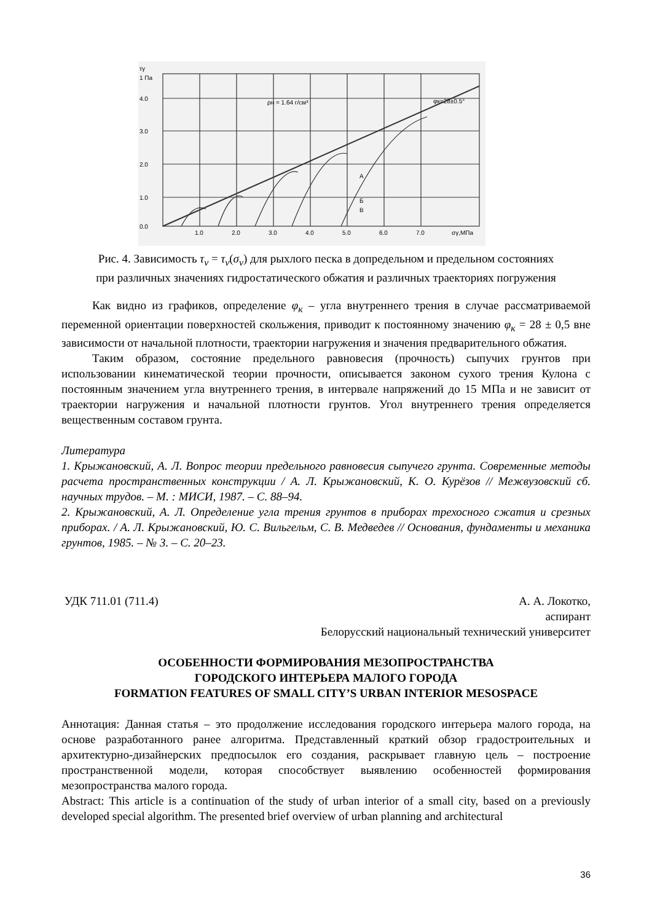τγ
1 Па
4.0
3.0
2.0
1.0
0.0
1.0
2.0
3.0
4.0
5.0
6.0
7.0
σγ,МПа
ρн = 1.64 г/см³
φк=28±0.5°
А
Б
В
Рис. 4. Зависимость τ<sub>ν</sub> = τ<sub>ν</sub>(σ<sub>ν</sub>) для рыхлого песка в допредельном и предельном состояниях
при различных значениях гидростатического обжатия и различных траекториях погружения
Как видно из графиков, определение φ<sub>к</sub> – угла внутреннего трения в случае рассматриваемой переменной ориентации поверхностей скольжения, приводит к постоянному значению φ<sub>к</sub> = 28 ± 0,5 вне зависимости от начальной плотности, траектории нагружения и значения предварительного обжатия.
Таким образом, состояние предельного равновесия (прочность) сыпучих грунтов при использовании кинематической теории прочности, описывается законом сухого трения Кулона с постоянным значением угла внутреннего трения, в интервале напряжений до 15 МПа и не зависит от траектории нагружения и начальной плотности грунтов. Угол внутреннего трения определяется вещественным составом грунта.
Литература
1. Крыжановский, А. Л. Вопрос теории предельного равновесия сыпучего грунта. Современные методы расчета пространственных конструкции / А. Л. Крыжановский, К. О. Курёзов // Межвузовский сб. научных трудов. – М. : МИСИ, 1987. – С. 88–94.
2. Крыжановский, А. Л. Определение угла трения грунтов в приборах трехосного сжатия и срезных приборах. / А. Л. Крыжановский, Ю. С. Вильгельм, С. В. Медведев // Основания, фундаменты и механика грунтов, 1985. – № 3. – С. 20–23.
УДК 711.01 (711.4) А. А. Локотко,
аспирант
Белорусский национальный технический университет
ОСОБЕННОСТИ ФОРМИРОВАНИЯ МЕЗОПРОСТРАНСТВА
ГОРОДСКОГО ИНТЕРЬЕРА МАЛОГО ГОРОДА
FORMATION FEATURES OF SMALL CITY’S URBAN INTERIOR MESOSPACE
Аннотация: Данная статья – это продолжение исследования городского интерьера малого города, на основе разработанного ранее алгоритма. Представленный краткий обзор градостроительных и архитектурно-дизайнерских предпосылок его создания, раскрывает главную цель – построение пространственной модели, которая способствует выявлению особенностей формирования мезопространства малого города.
Abstract: This article is a continuation of the study of urban interior of a small city, based on a previously developed special algorithm. The presented brief overview of urban planning and architectural
36